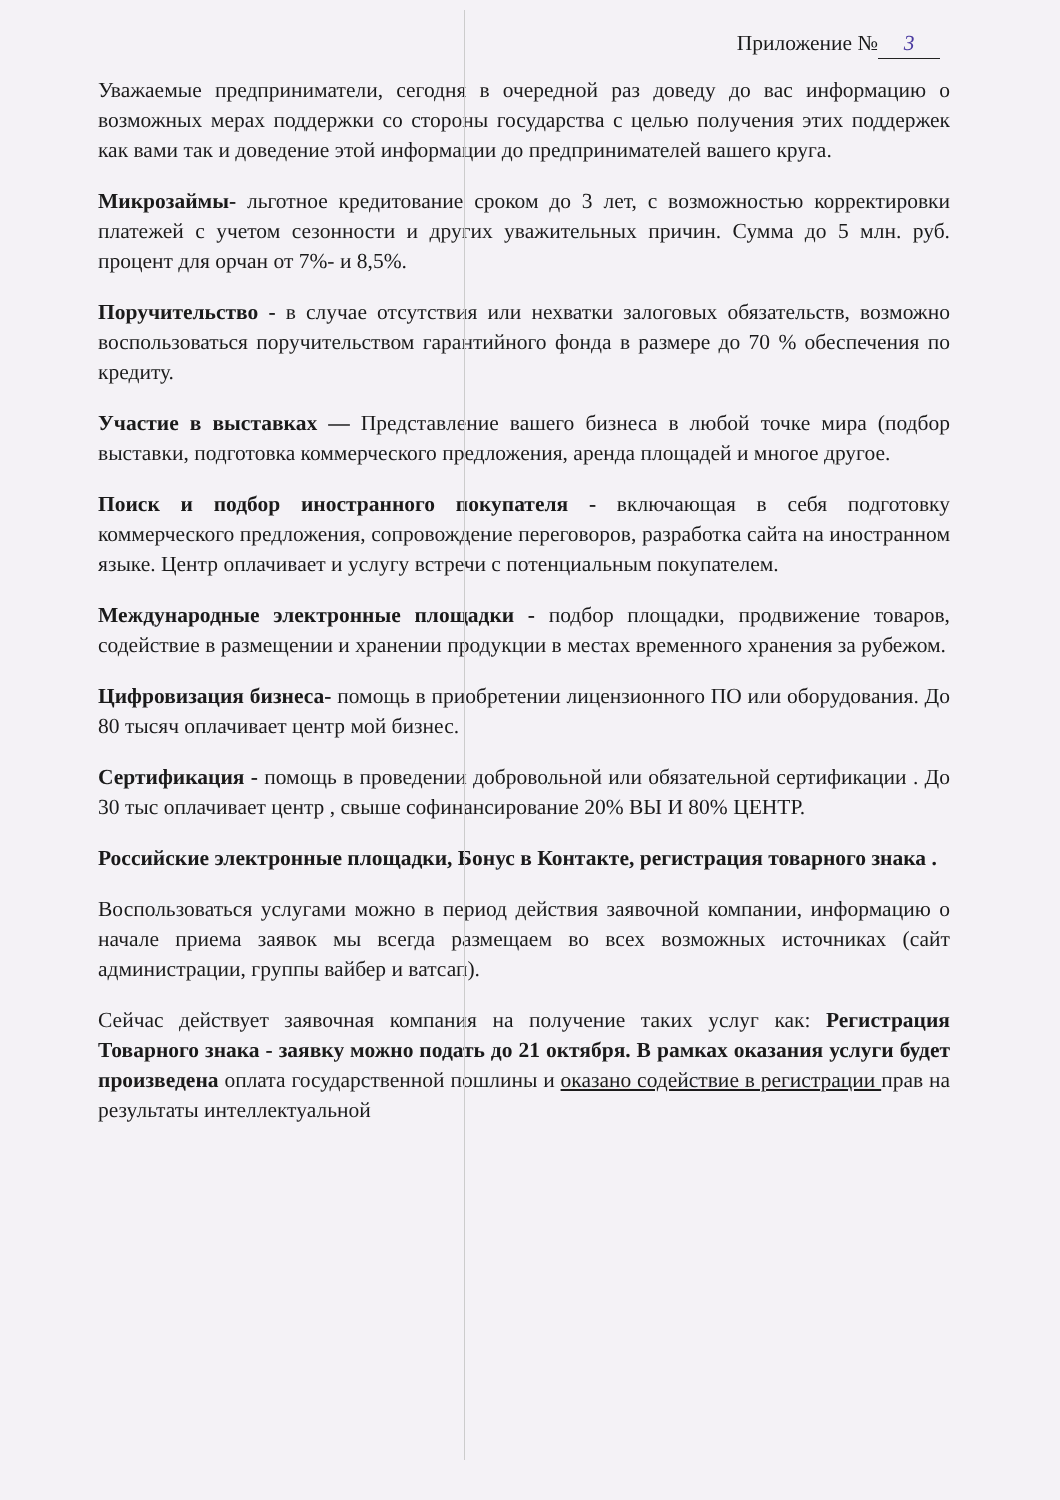Приложение № 3
Уважаемые предприниматели, сегодня в очередной раз доведу до вас информацию о возможных мерах поддержки со стороны государства с целью получения этих поддержек как вами так и доведение этой информации до предпринимателей вашего круга.
Микрозаймы- льготное кредитование сроком до 3 лет, с возможностью корректировки платежей с учетом сезонности и других уважительных причин. Сумма до 5 млн. руб. процент для орчан от 7%- и 8,5%.
Поручительство - в случае отсутствия или нехватки залоговых обязательств, возможно воспользоваться поручительством гарантийного фонда в размере до 70 % обеспечения по кредиту.
Участие в выставках — Представление вашего бизнеса в любой точке мира (подбор выставки, подготовка коммерческого предложения, аренда площадей и многое другое.
Поиск и подбор иностранного покупателя - включающая в себя подготовку коммерческого предложения, сопровождение переговоров, разработка сайта на иностранном языке. Центр оплачивает и услугу встречи с потенциальным покупателем.
Международные электронные площадки - подбор площадки, продвижение товаров, содействие в размещении и хранении продукции в местах временного хранения за рубежом.
Цифровизация бизнеса- помощь в приобретении лицензионного ПО или оборудования. До 80 тысяч оплачивает центр мой бизнес.
Сертификация - помощь в проведении добровольной или обязательной сертификации . До 30 тыс оплачивает центр , свыше софинансирование 20% ВЫ И 80% ЦЕНТР.
Российские электронные площадки, Бонус в Контакте, регистрация товарного знака .
Воспользоваться услугами можно в период действия заявочной компании, информацию о начале приема заявок мы всегда размещаем во всех возможных источниках (сайт администрации, группы вайбер и ватсап).
Сейчас действует заявочная компания на получение таких услуг как: Регистрация Товарного знака - заявку можно подать до 21 октября. В рамках оказания услуги будет произведена оплата государственной пошлины и оказано содействие в регистрации прав на результаты интеллектуальной